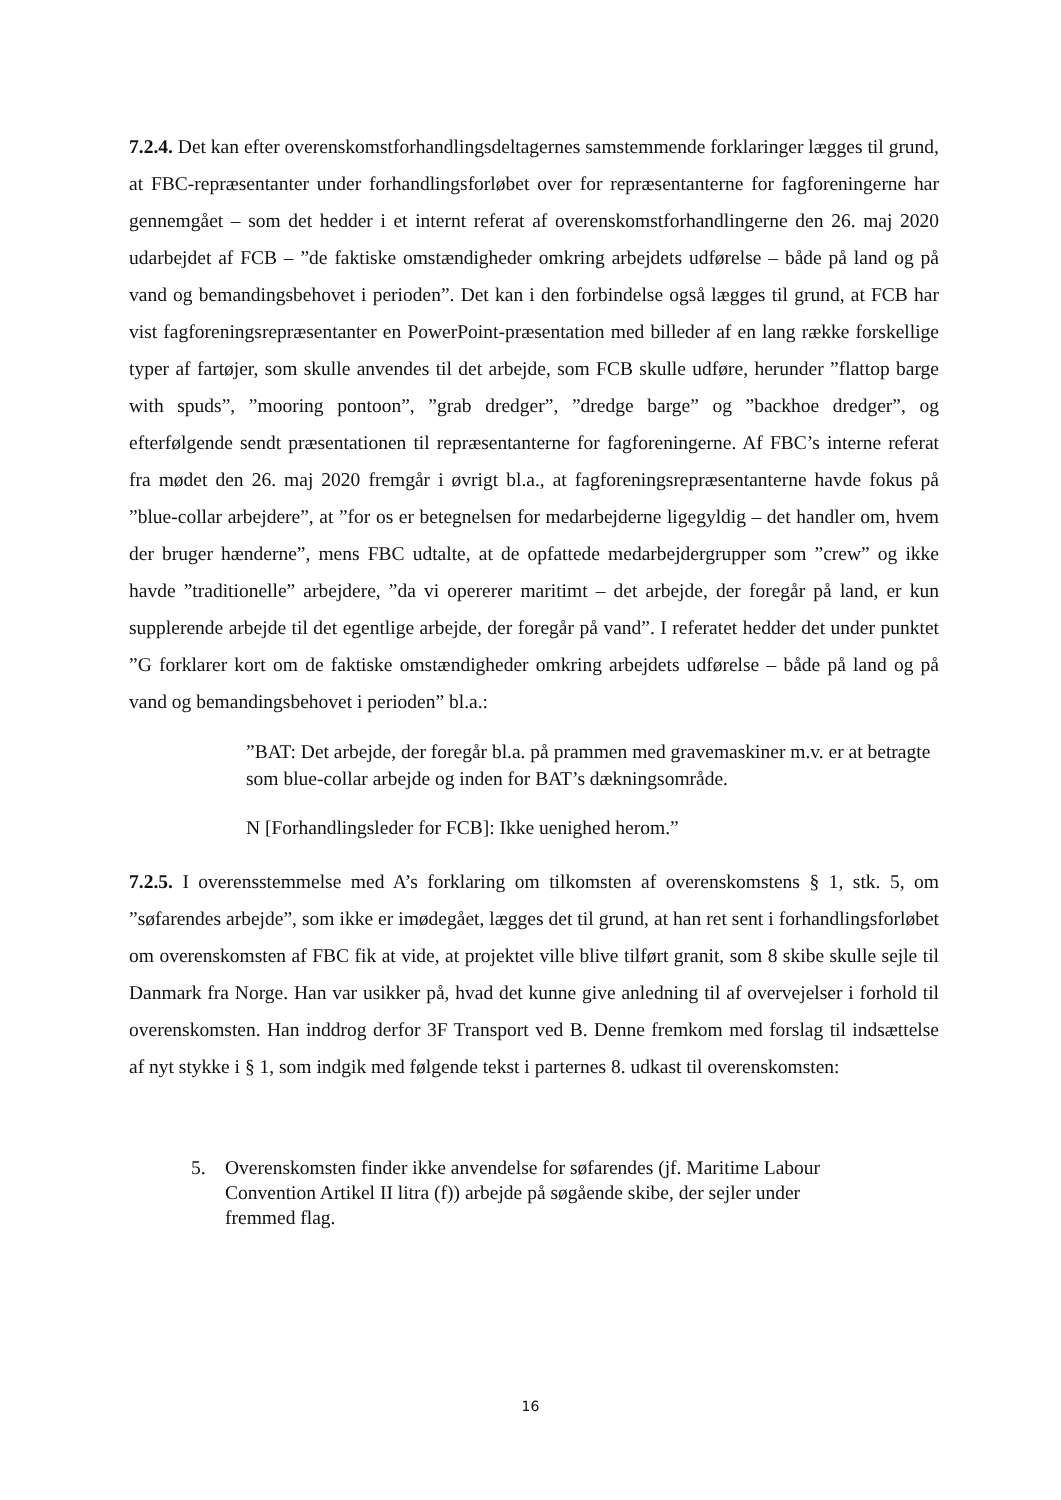7.2.4. Det kan efter overenskomstforhandlingsdeltagernes samstemmende forklaringer lægges til grund, at FBC-repræsentanter under forhandlingsforløbet over for repræsentanterne for fagforeningerne har gennemgået – som det hedder i et internt referat af overenskomstforhandlingerne den 26. maj 2020 udarbejdet af FCB – ”de faktiske omstændigheder omkring arbejdets udførelse – både på land og på vand og bemandingsbehovet i perioden”. Det kan i den forbindelse også lægges til grund, at FCB har vist fagforeningsrepræsentanter en PowerPoint-præsentation med billeder af en lang række forskellige typer af fartøjer, som skulle anvendes til det arbejde, som FCB skulle udføre, herunder ”flattop barge with spuds”, ”mooring pontoon”, ”grab dredger”, ”dredge barge” og ”backhoe dredger”, og efterfølgende sendt præsentationen til repræsentanterne for fagforeningerne. Af FBC’s interne referat fra mødet den 26. maj 2020 fremgår i øvrigt bl.a., at fagforeningsrepræsentanterne havde fokus på ”blue-collar arbejdere”, at ”for os er betegnelsen for medarbejderne ligegyldig – det handler om, hvem der bruger hænderne”, mens FBC udtalte, at de opfattede medarbejdergrupper som ”crew” og ikke havde ”traditionelle” arbejdere, ”da vi opererer maritimt – det arbejde, der foregår på land, er kun supplerende arbejde til det egentlige arbejde, der foregår på vand”. I referatet hedder det under punktet ”G forklarer kort om de faktiske omstændigheder omkring arbejdets udførelse – både på land og på vand og bemandingsbehovet i perioden” bl.a.:
”BAT: Det arbejde, der foregår bl.a. på prammen med gravemaskiner m.v. er at betragte som blue-collar arbejde og inden for BAT’s dækningsområde.
N [Forhandlingsleder for FCB]: Ikke uenighed herom.”
7.2.5. I overensstemmelse med A’s forklaring om tilkomsten af overenskomstens § 1, stk. 5, om ”søfarendes arbejde”, som ikke er imødegået, lægges det til grund, at han ret sent i forhandlingsforløbet om overenskomsten af FBC fik at vide, at projektet ville blive tilført granit, som 8 skibe skulle sejle til Danmark fra Norge. Han var usikker på, hvad det kunne give anledning til af overvejelser i forhold til overenskomsten. Han inddrog derfor 3F Transport ved B. Denne fremkom med forslag til indsættelse af nyt stykke i § 1, som indgik med følgende tekst i parternes 8. udkast til overenskomsten:
5. Overenskomsten finder ikke anvendelse for søfarendes (jf. Maritime Labour Convention Artikel II litra (f)) arbejde på søgående skibe, der sejler under fremmed flag.
16